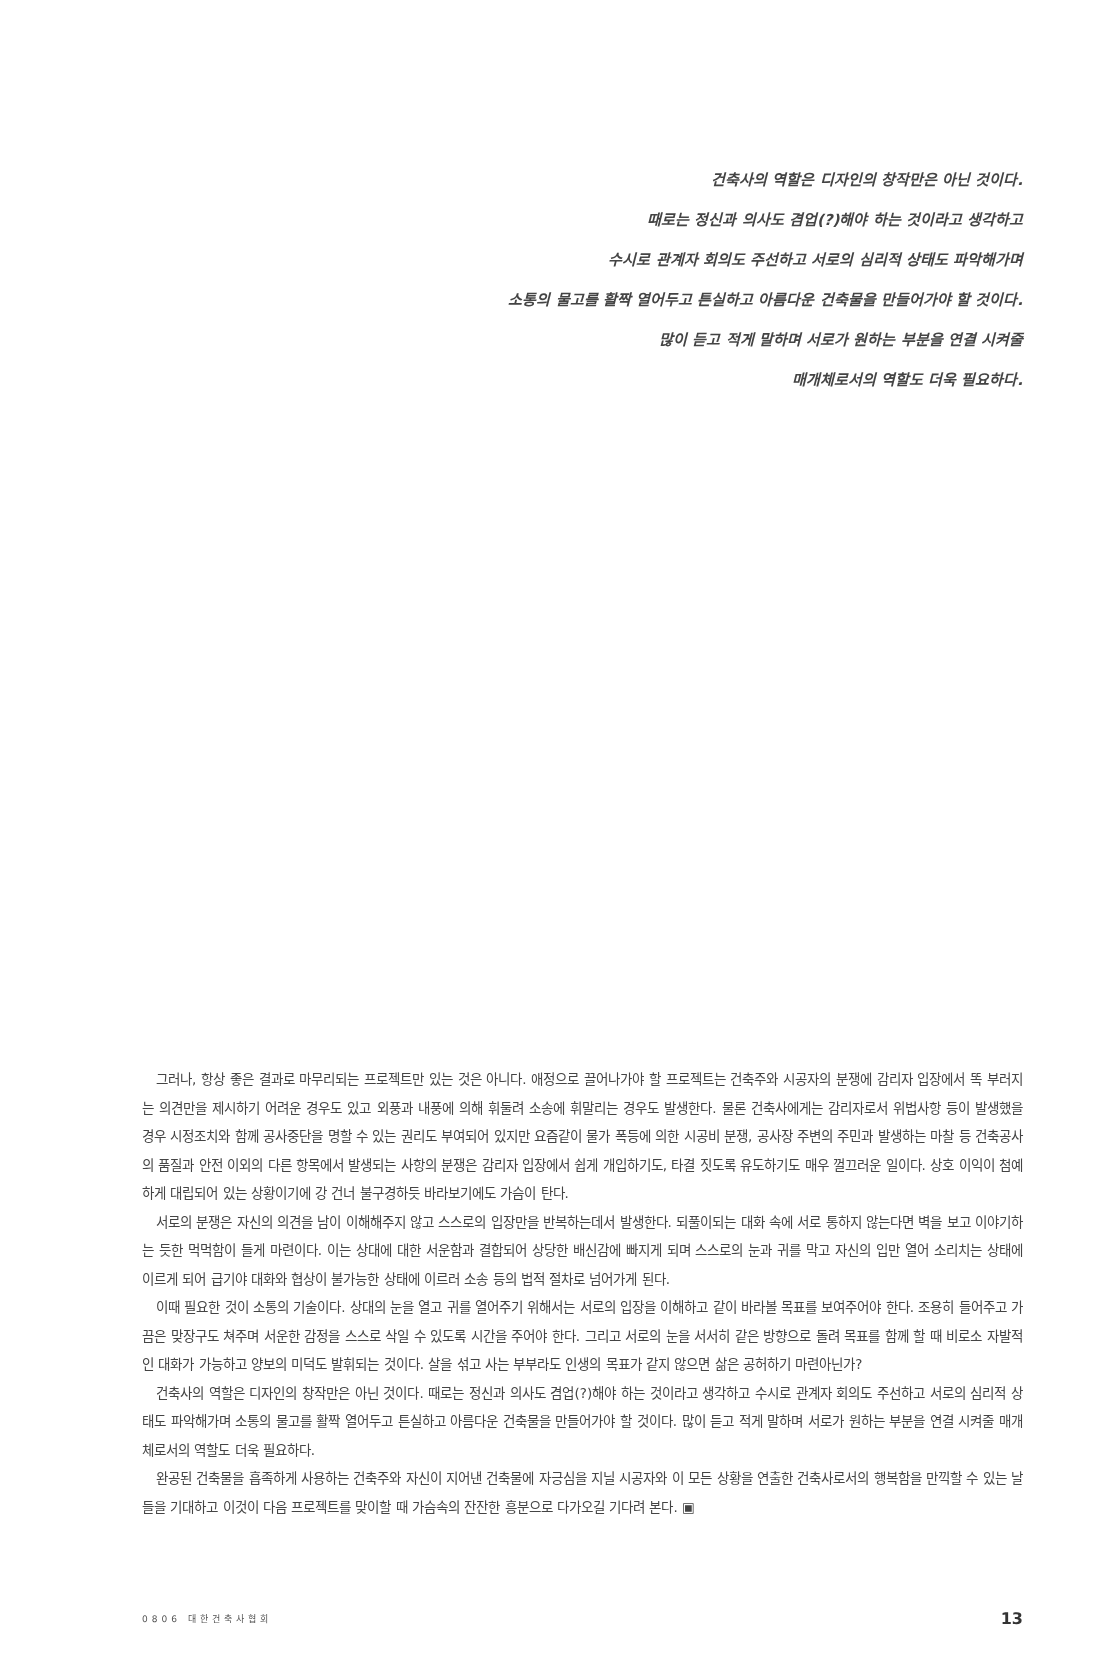건축사의 역할은 디자인의 창작만은 아닌 것이다.
때로는 정신과 의사도 겸업(?)해야 하는 것이라고 생각하고
수시로 관계자 회의도 주선하고 서로의 심리적 상태도 파악해가며
소통의 물고를 활짝 열어두고 튼실하고 아름다운 건축물을 만들어가야 할 것이다.
많이 듣고 적게 말하며 서로가 원하는 부분을 연결 시켜줄
매개체로서의 역할도 더욱 필요하다.
그러나, 항상 좋은 결과로 마무리되는 프로젝트만 있는 것은 아니다. 애정으로 끌어나가야 할 프로젝트는 건축주와 시공자의 분쟁에 감리자 입장에서 똑 부러지는 의견만을 제시하기 어려운 경우도 있고 외풍과 내풍에 의해 휘둘려 소송에 휘말리는 경우도 발생한다. 물론 건축사에게는 감리자로서 위법사항 등이 발생했을 경우 시정조치와 함께 공사중단을 명할 수 있는 권리도 부여되어 있지만 요즘같이 물가 폭등에 의한 시공비 분쟁, 공사장 주변의 주민과 발생하는 마찰 등 건축공사의 품질과 안전 이외의 다른 항목에서 발생되는 사항의 분쟁은 감리자 입장에서 쉽게 개입하기도, 타결 짓도록 유도하기도 매우 껄끄러운 일이다. 상호 이익이 첨예하게 대립되어 있는 상황이기에 강 건너 불구경하듯 바라보기에도 가슴이 탄다.
서로의 분쟁은 자신의 의견을 남이 이해해주지 않고 스스로의 입장만을 반복하는데서 발생한다. 되풀이되는 대화 속에 서로 통하지 않는다면 벽을 보고 이야기하는 듯한 먹먹함이 들게 마련이다. 이는 상대에 대한 서운함과 결합되어 상당한 배신감에 빠지게 되며 스스로의 눈과 귀를 막고 자신의 입만 열어 소리치는 상태에 이르게 되어 급기야 대화와 협상이 불가능한 상태에 이르러 소송 등의 법적 절차로 넘어가게 된다.
이때 필요한 것이 소통의 기술이다. 상대의 눈을 열고 귀를 열어주기 위해서는 서로의 입장을 이해하고 같이 바라볼 목표를 보여주어야 한다. 조용히 들어주고 가끔은 맞장구도 쳐주며 서운한 감정을 스스로 삭일 수 있도록 시간을 주어야 한다. 그리고 서로의 눈을 서서히 같은 방향으로 돌려 목표를 함께 할 때 비로소 자발적인 대화가 가능하고 양보의 미덕도 발휘되는 것이다. 살을 섞고 사는 부부라도 인생의 목표가 같지 않으면 삶은 공허하기 마련아닌가?
건축사의 역할은 디자인의 창작만은 아닌 것이다. 때로는 정신과 의사도 겸업(?)해야 하는 것이라고 생각하고 수시로 관계자 회의도 주선하고 서로의 심리적 상태도 파악해가며 소통의 물고를 활짝 열어두고 튼실하고 아름다운 건축물을 만들어가야 할 것이다. 많이 듣고 적게 말하며 서로가 원하는 부분을 연결 시켜줄 매개체로서의 역할도 더욱 필요하다.
완공된 건축물을 흡족하게 사용하는 건축주와 자신이 지어낸 건축물에 자긍심을 지닐 시공자와 이 모든 상황을 연출한 건축사로서의 행복함을 만끽할 수 있는 날들을 기대하고 이것이 다음 프로젝트를 맞이할 때 가슴속의 잔잔한 흥분으로 다가오길 기다려 본다. ▣
0806 대한건축사협회 13